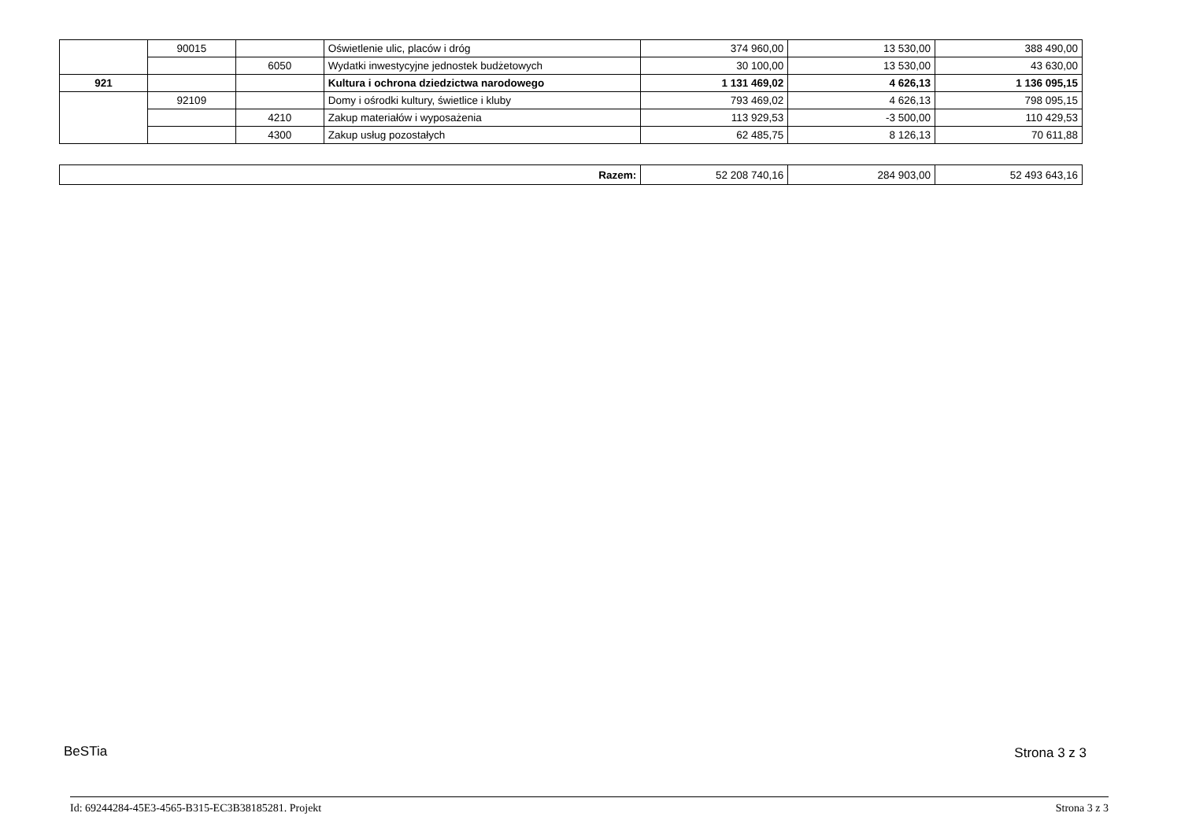| | 90015 | | Oświetlenie ulic, placów i dróg | 374 960,00 | 13 530,00 | 388 490,00 |
| | | 6050 | Wydatki inwestycyjne jednostek budżetowych | 30 100,00 | 13 530,00 | 43 630,00 |
| 921 | | | Kultura i ochrona dziedzictwa narodowego | 1 131 469,02 | 4 626,13 | 1 136 095,15 |
| | 92109 | | Domy i ośrodki kultury, świetlice i kluby | 793 469,02 | 4 626,13 | 798 095,15 |
| | | 4210 | Zakup materiałów i wyposażenia | 113 929,53 | -3 500,00 | 110 429,53 |
| | | 4300 | Zakup usług pozostałych | 62 485,75 | 8 126,13 | 70 611,88 |
| Razem: | 52 208 740,16 | 284 903,00 | 52 493 643,16 |
BeSTia Strona 3 z 3
Id: 69244284-45E3-4565-B315-EC3B38185281. Projekt Strona 3 z 3